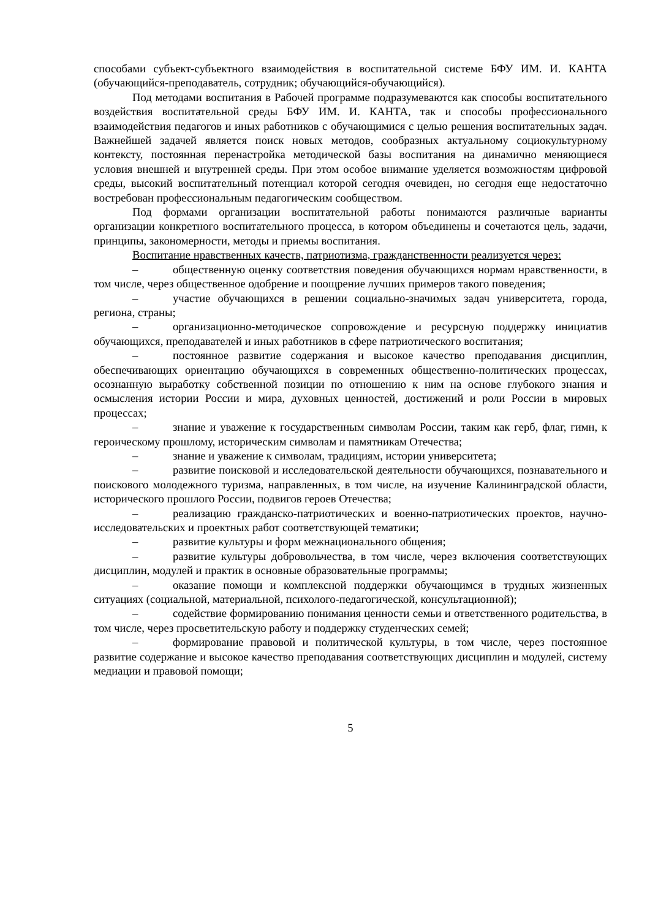способами субъект-субъектного взаимодействия в воспитательной системе БФУ ИМ. И. КАНТА (обучающийся-преподаватель, сотрудник; обучающийся-обучающийся).
Под методами воспитания в Рабочей программе подразумеваются как способы воспитательного воздействия воспитательной среды БФУ ИМ. И. КАНТА, так и способы профессионального взаимодействия педагогов и иных работников с обучающимися с целью решения воспитательных задач. Важнейшей задачей является поиск новых методов, сообразных актуальному социокультурному контексту, постоянная перенастройка методической базы воспитания на динамично меняющиеся условия внешней и внутренней среды. При этом особое внимание уделяется возможностям цифровой среды, высокий воспитательный потенциал которой сегодня очевиден, но сегодня еще недостаточно востребован профессиональным педагогическим сообществом.
Под формами организации воспитательной работы понимаются различные варианты организации конкретного воспитательного процесса, в котором объединены и сочетаются цель, задачи, принципы, закономерности, методы и приемы воспитания.
Воспитание нравственных качеств, патриотизма, гражданственности реализуется через:
– общественную оценку соответствия поведения обучающихся нормам нравственности, в том числе, через общественное одобрение и поощрение лучших примеров такого поведения;
– участие обучающихся в решении социально-значимых задач университета, города, региона, страны;
– организационно-методическое сопровождение и ресурсную поддержку инициатив обучающихся, преподавателей и иных работников в сфере патриотического воспитания;
– постоянное развитие содержания и высокое качество преподавания дисциплин, обеспечивающих ориентацию обучающихся в современных общественно-политических процессах, осознанную выработку собственной позиции по отношению к ним на основе глубокого знания и осмысления истории России и мира, духовных ценностей, достижений и роли России в мировых процессах;
– знание и уважение к государственным символам России, таким как герб, флаг, гимн, к героическому прошлому, историческим символам и памятникам Отечества;
– знание и уважение к символам, традициям, истории университета;
– развитие поисковой и исследовательской деятельности обучающихся, познавательного и поискового молодежного туризма, направленных, в том числе, на изучение Калининградской области, исторического прошлого России, подвигов героев Отечества;
– реализацию гражданско-патриотических и военно-патриотических проектов, научно-исследовательских и проектных работ соответствующей тематики;
– развитие культуры и форм межнационального общения;
– развитие культуры добровольчества, в том числе, через включения соответствующих дисциплин, модулей и практик в основные образовательные программы;
– оказание помощи и комплексной поддержки обучающимся в трудных жизненных ситуациях (социальной, материальной, психолого-педагогической, консультационной);
– содействие формированию понимания ценности семьи и ответственного родительства, в том числе, через просветительскую работу и поддержку студенческих семей;
– формирование правовой и политической культуры, в том числе, через постоянное развитие содержание и высокое качество преподавания соответствующих дисциплин и модулей, систему медиации и правовой помощи;
5